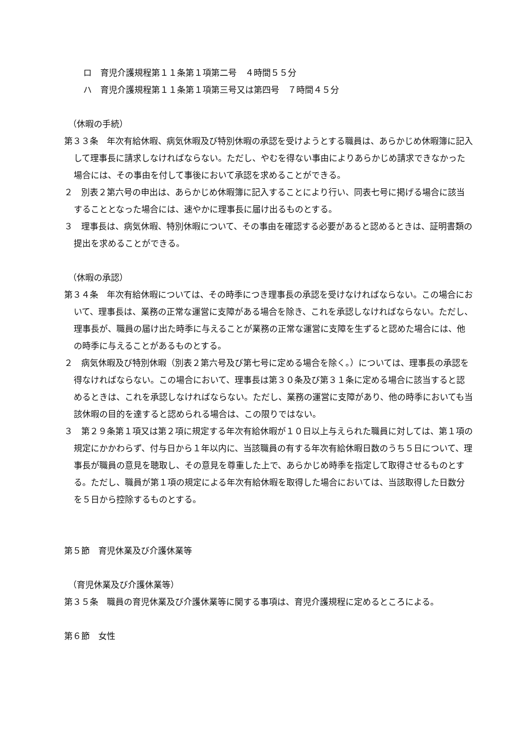ロ　育児介護規程第１１条第１項第二号　４時間５５分
ハ　育児介護規程第１１条第１項第三号又は第四号　７時間４５分
（休暇の手続）
第３３条　年次有給休暇、病気休暇及び特別休暇の承認を受けようとする職員は、あらかじめ休暇簿に記入して理事長に請求しなければならない。ただし、やむを得ない事由によりあらかじめ請求できなかった場合には、その事由を付して事後において承認を求めることができる。
２　別表２第六号の申出は、あらかじめ休暇簿に記入することにより行い、同表七号に掲げる場合に該当することとなった場合には、速やかに理事長に届け出るものとする。
３　理事長は、病気休暇、特別休暇について、その事由を確認する必要があると認めるときは、証明書類の提出を求めることができる。
（休暇の承認）
第３４条　年次有給休暇については、その時季につき理事長の承認を受けなければならない。この場合において、理事長は、業務の正常な運営に支障がある場合を除き、これを承認しなければならない。ただし、理事長が、職員の届け出た時季に与えることが業務の正常な運営に支障を生ずると認めた場合には、他の時季に与えることがあるものとする。
２　病気休暇及び特別休暇（別表２第六号及び第七号に定める場合を除く。）については、理事長の承認を得なければならない。この場合において、理事長は第３０条及び第３１条に定める場合に該当すると認めるときは、これを承認しなければならない。ただし、業務の運営に支障があり、他の時季においても当該休暇の目的を達すると認められる場合は、この限りではない。
３　第２９条第１項又は第２項に規定する年次有給休暇が１０日以上与えられた職員に対しては、第１項の規定にかかわらず、付与日から１年以内に、当該職員の有する年次有給休暇日数のうち５日について、理事長が職員の意見を聴取し、その意見を尊重した上で、あらかじめ時季を指定して取得させるものとする。ただし、職員が第１項の規定による年次有給休暇を取得した場合においては、当該取得した日数分を５日から控除するものとする。
第５節　育児休業及び介護休業等
（育児休業及び介護休業等）
第３５条　職員の育児休業及び介護休業等に関する事項は、育児介護規程に定めるところによる。
第６節　女性